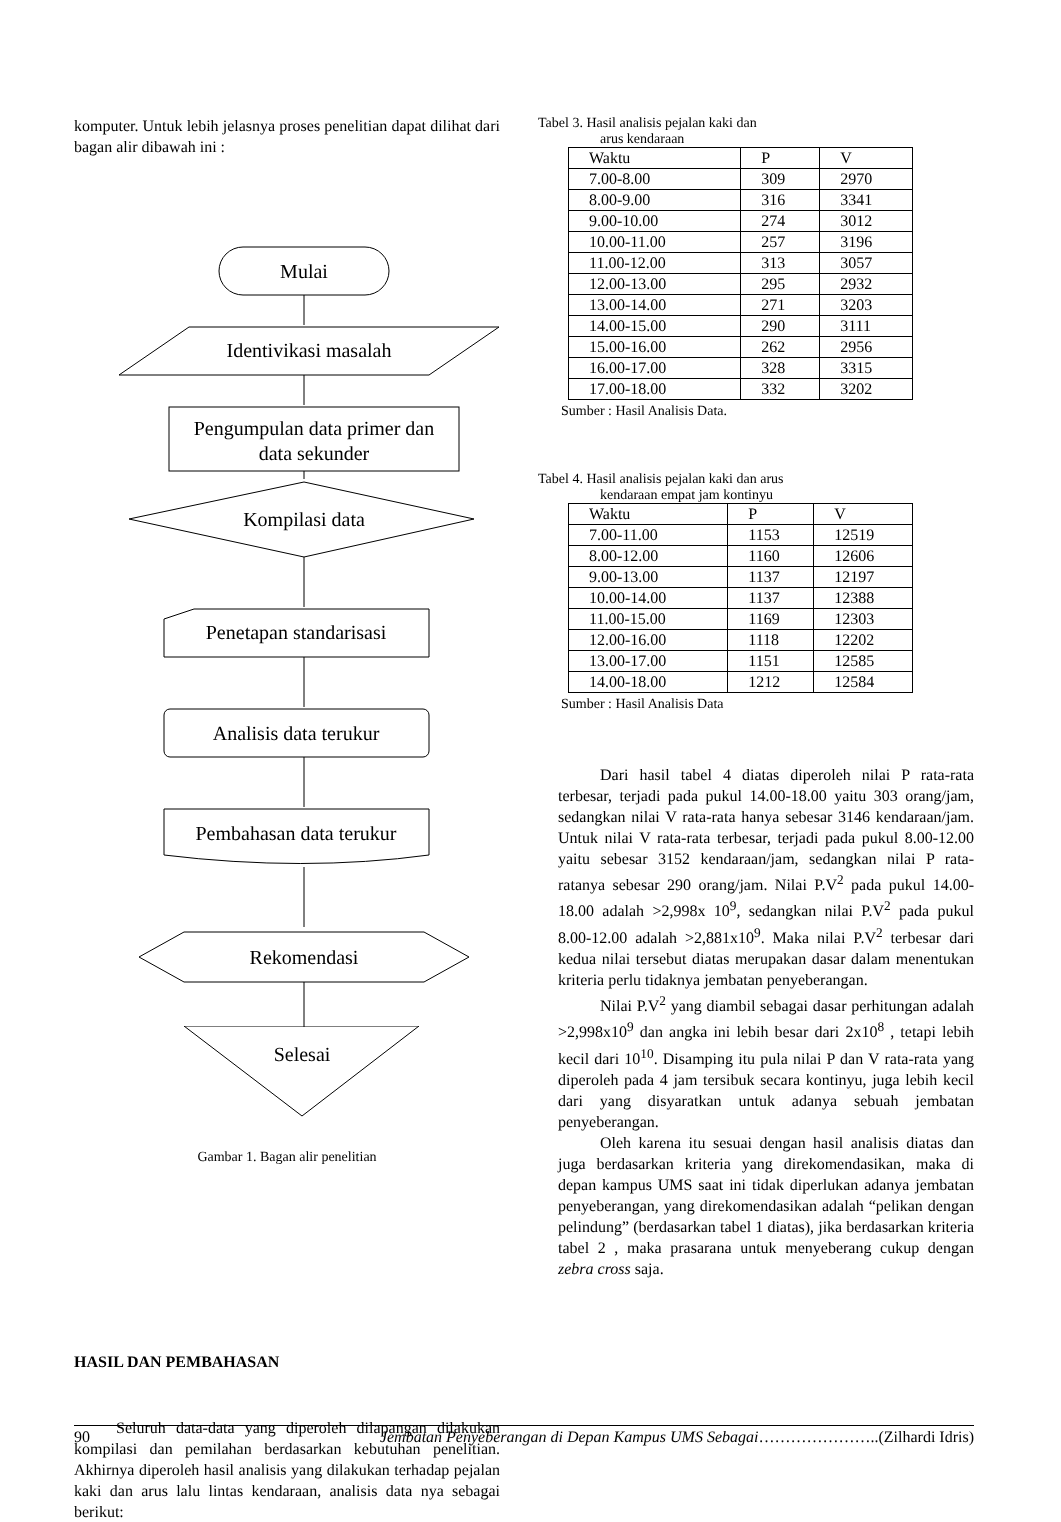komputer. Untuk lebih jelasnya proses penelitian dapat dilihat dari bagan alir dibawah ini :
Mulai
Identivikasi masalah
Pengumpulan data primer dan
data sekunder
Kompilasi data
Penetapan standarisasi
Analisis data terukur
Pembahasan data terukur
Rekomendasi
Selesai
Gambar 1. Bagan alir penelitian
HASIL DAN PEMBAHASAN
Seluruh data-data yang diperoleh dilapangan dilakukan kompilasi dan pemilahan berdasarkan kebutuhan penelitian. Akhirnya diperoleh hasil analisis yang dilakukan terhadap pejalan kaki dan arus lalu lintas kendaraan, analisis data nya sebagai berikut:
Tabel 3. Hasil analisis pejalan kaki dan
arus kendaraan
| Waktu | P | V |
| --- | --- | --- |
| 7.00-8.00 | 309 | 2970 |
| 8.00-9.00 | 316 | 3341 |
| 9.00-10.00 | 274 | 3012 |
| 10.00-11.00 | 257 | 3196 |
| 11.00-12.00 | 313 | 3057 |
| 12.00-13.00 | 295 | 2932 |
| 13.00-14.00 | 271 | 3203 |
| 14.00-15.00 | 290 | 3111 |
| 15.00-16.00 | 262 | 2956 |
| 16.00-17.00 | 328 | 3315 |
| 17.00-18.00 | 332 | 3202 |
Sumber : Hasil Analisis Data.
Tabel 4. Hasil analisis pejalan kaki dan arus
kendaraan empat jam kontinyu
| Waktu | P | V |
| --- | --- | --- |
| 7.00-11.00 | 1153 | 12519 |
| 8.00-12.00 | 1160 | 12606 |
| 9.00-13.00 | 1137 | 12197 |
| 10.00-14.00 | 1137 | 12388 |
| 11.00-15.00 | 1169 | 12303 |
| 12.00-16.00 | 1118 | 12202 |
| 13.00-17.00 | 1151 | 12585 |
| 14.00-18.00 | 1212 | 12584 |
Sumber : Hasil Analisis Data
Dari hasil tabel 4 diatas diperoleh nilai P rata-rata terbesar, terjadi pada pukul 14.00-18.00 yaitu 303 orang/jam, sedangkan nilai V rata-rata hanya sebesar 3146 kendaraan/jam. Untuk nilai V rata-rata terbesar, terjadi pada pukul 8.00-12.00 yaitu sebesar 3152 kendaraan/jam, sedangkan nilai P rata-ratanya sebesar 290 orang/jam. Nilai P.V<sup>2</sup> pada pukul 14.00-18.00 adalah >2,998x 10<sup>9</sup>, sedangkan nilai P.V<sup>2</sup> pada pukul 8.00-12.00 adalah >2,881x10<sup>9</sup>. Maka nilai P.V<sup>2</sup> terbesar dari kedua nilai tersebut diatas merupakan dasar dalam menentukan kriteria perlu tidaknya jembatan penyeberangan.
Nilai P.V<sup>2</sup> yang diambil sebagai dasar perhitungan adalah >2,998x10<sup>9</sup> dan angka ini lebih besar dari 2x10<sup>8</sup> , tetapi lebih kecil dari 10<sup>10</sup>. Disamping itu pula nilai P dan V rata-rata yang diperoleh pada 4 jam tersibuk secara kontinyu, juga lebih kecil dari yang disyaratkan untuk adanya sebuah jembatan penyeberangan.
Oleh karena itu sesuai dengan hasil analisis diatas dan juga berdasarkan kriteria yang direkomendasikan, maka di depan kampus UMS saat ini tidak diperlukan adanya jembatan penyeberangan, yang direkomendasikan adalah “pelikan dengan pelindung” (berdasarkan tabel 1 diatas), jika berdasarkan kriteria tabel 2 , maka prasarana untuk menyeberang cukup dengan zebra cross saja.
90 Jembatan Penyeberangan di Depan Kampus UMS Sebagai…………………..(Zilhardi Idris)